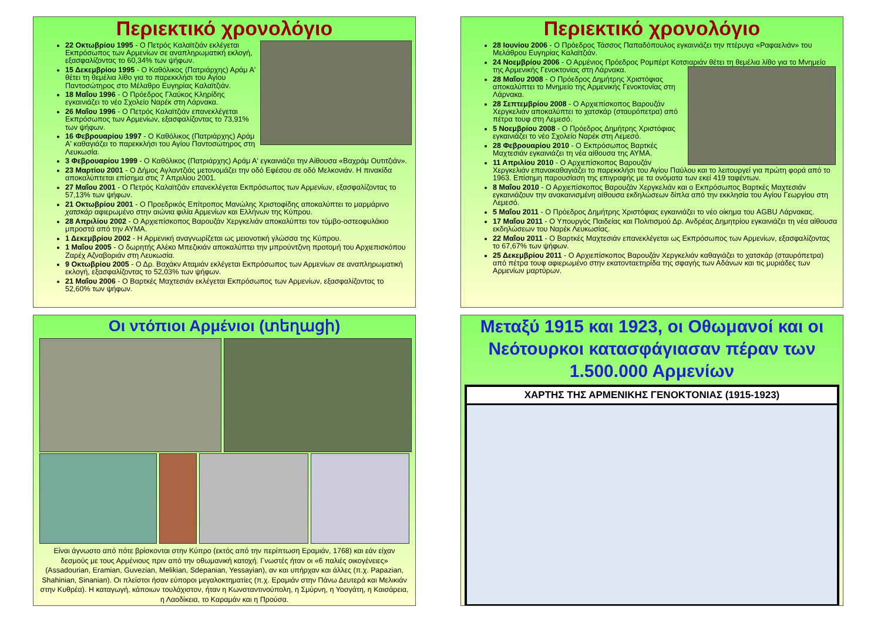Περιεκτικό χρονολόγιο
22 Οκτωβρίου 1995 - Ο Πετρός Καλαϊτζιάν εκλέγεται Εκπρόσωπος των Αρμενίων σε αναπληρωματική εκλογή, εξασφαλίζοντας το 60,34% των ψήφων.
15 Δεκεμβρίου 1995 - Ο Καθόλικος (Πατριάρχης) Αράμ Α' θέτει τη θεμέλια λίθο για το παρεκκλήσι του Αγίου Παντοσώτηρος στο Μέλαθρο Ευγηρίας Καλαϊτζιάν.
18 Μαΐου 1996 - Ο Πρόεδρος Γλαύκος Κληρίδης εγκαινιάζει το νέο Σχολείο Ναρέκ στη Λάρνακα.
26 Μαΐου 1996 - Ο Πετρός Καλαϊτζιάν επανεκλέγεται Εκπρόσωπος των Αρμενίων, εξασφαλίζοντας το 73,91% των ψήφων.
16 Φεβρουαρίου 1997 - Ο Καθόλικος (Πατριάρχης) Αράμ Α' καθαγιάζει το παρεκκλήσι του Αγίου Παντοσώτηρος στη Λευκωσία.
3 Φεβρουαρίου 1999 - Ο Καθόλικος (Πατριάρχης) Αράμ Α' εγκαινιάζει την Αίθουσα «Βαχράμ Ουτιτζιάν».
23 Μαρτίου 2001 - Ο Δήμος Αγλαντζιάς μετονομάζει την οδό Εφέσου σε οδό Μελκονιάν. Η πινακίδα αποκαλύπτεται επίσημα στις 7 Απριλίου 2001.
27 Μαΐου 2001 - Ο Πετρός Καλαϊτζιάν επανεκλέγεται Εκπρόσωπος των Αρμενίων, εξασφαλίζοντας το 57,13% των ψήφων.
21 Οκτωβρίου 2001 - Ο Προεδρικός Επίτροπος Μανώλης Χριστοφίδης αποκαλύπτει το μαρμάρινο χατσκάρ αφιερωμένο στην αιώνια φιλία Αρμενίων και Ελλήνων της Κύπρου.
28 Απριλίου 2002 - Ο Αρχιεπίσκοπος Βαρουζάν Χεργκελιάν αποκαλύπτει τον τύμβο-οστεοφυλάκιο μπροστά από την ΑΥΜΑ.
1 Δεκεμβρίου 2002 - Η Αρμενική αναγνωρίζεται ως μειονοτική γλώσσα της Κύπρου.
1 Μαΐου 2005 - Ο δωρητής Αλέκο Μπεζικιάν αποκαλύπτει την μπρούντζινη προτομή του Αρχιεπισκόπου Ζαρέχ Αζναβοριάν στη Λευκωσία.
9 Οκτωβρίου 2005 - Ο Δρ. Βαχάκν Αταμιάν εκλέγεται Εκπρόσωπος των Αρμενίων σε αναπληρωματική εκλογή, εξασφαλίζοντας το 52,03% των ψήφων.
21 Μαΐου 2006 - Ο Βαρτκές Μαχτεσιάν εκλέγεται Εκπρόσωπος των Αρμενίων, εξασφαλίζοντας το 52,60% των ψήφων.
Περιεκτικό χρονολόγιο
28 Ιουνίου 2006 - Ο Πρόεδρος Τάσσος Παπαδόπουλος εγκαινιάζει την πτέρυγα «Ραφαελιάν» του Μελάθρου Ευγηρίας Καλαϊτζιάν.
24 Νοεμβρίου 2006 - Ο Αρμένιος Πρόεδρος Ρομπέρτ Κοτσιαριάν θέτει τη θεμέλια λίθο για το Μνημείο της Αρμενικής Γενοκτονίας στη Λάρνακα.
28 Μαΐου 2008 - Ο Πρόεδρος Δημήτρης Χριστόφιας αποκαλύπτει το Μνημείο της Αρμενικής Γενοκτονίας στη Λάρνακα.
28 Σεπτεμβρίου 2008 - Ο Αρχιεπίσκοπος Βαρουζάν Χεργκελιάν αποκαλύπτει το χατσκάρ (σταυρόπετρα) από πέτρα τουφ στη Λεμεσό.
5 Νοεμβρίου 2008 - Ο Πρόεδρος Δημήτρης Χριστόφιας εγκαινιάζει το νέο Σχολείο Ναρέκ στη Λεμεσό.
28 Φεβρουαρίου 2010 - Ο Εκπρόσωπος Βαρτκές Μαχτεσιάν εγκαινιάζει τη νέα αίθουσα της ΑΥΜΑ.
11 Απριλίου 2010 - Ο Αρχιεπίσκοπος Βαρουζάν Χεργκελιάν επανακαθαγιάζει το παρεκκλήσι του Αγίου Παύλου και το λειτουργεί για πρώτη φορά από το 1963. Επίσημη παρουσίαση της επιγραφής με τα ονόματα των εκεί 419 ταφέντων.
8 Μαΐου 2010 - Ο Αρχιεπίσκοπος Βαρουζάν Χεργκελιάν και ο Εκπρόσωπος Βαρτκές Μαχτεσιάν εγκαινιάζουν την ανακαινισμένη αίθουσα εκδηλώσεων δίπλα από την εκκλησία του Αγίου Γεωργίου στη Λεμεσό.
5 Μαΐου 2011 - Ο Πρόεδρος Δημήτρης Χριστόφιας εγκαινιάζει το νέο οίκημα του AGBU Λάρνακας.
17 Μαΐου 2011 - Ο Υπουργός Παιδείας και Πολιτισμού Δρ. Ανδρέας Δημητρίου εγκαινιάζει τη νέα αίθουσα εκδηλώσεων του Ναρέκ Λευκωσίας.
22 Μαΐου 2011 - Ο Βαρτκές Μαχτεσιάν επανεκλέγεται ως Εκπρόσωπος των Αρμενίων, εξασφαλίζοντας το 67,67% των ψήφων.
25 Δεκεμβρίου 2011 - Ο Αρχιεπίσκοπος Βαρουζάν Χεργκελιάν καθαγιάζει το χατσκάρ (σταυρόπετρα) από πέτρα τουφ αφιερωμένο στην εκατονταετηρίδα της σφαγής των Αδάνων και τις μυριάδες των Αρμενίων μαρτύρων.
Οι ντόπιοι Αρμένιοι (տեղացի)
Είναι άγνωστο από πότε βρίσκονται στην Κύπρο (εκτός από την περίπτωση Ερα­μιάν, 1768) και εάν είχαν δεσμούς με τους Αρμένιους πριν από την οθωμανική κατοχή. Γνωστές ήταν οι «6 παλιές οικογένειες» (Assadourian, Eramian, Guvezian, Melikian, Sdepanian, Yessayian), αν και υπήρχαν και άλλες (π.χ. Papazian, Shahinian, Sinanian). Οι πλείστοι ήσαν εύποροι μεγαλοκτηματίες (π.χ. Ερα­μιάν στην Πάνω Δευτερά και Μελικιάν στην Κυθρέα). Η καταγωγή, κάποιων τουλάχιστον, ήταν η Κωνσταντινούπολη, η Σμύρνη, η Υοσγάτη, η Καισάρεια, η Λαοδίκεια, το Καραμάν και η Προύσα.
Μεταξύ 1915 και 1923, οι Οθωμανοί και οι Νεότουρκοι κατασφάγιασαν πέραν των 1.500.000 Αρμενίων
ΧΑΡΤΗΣ ΤΗΣ ΑΡΜΕΝΙΚΗΣ ΓΕΝΟΚΤΟΝΙΑΣ (1915-1923)